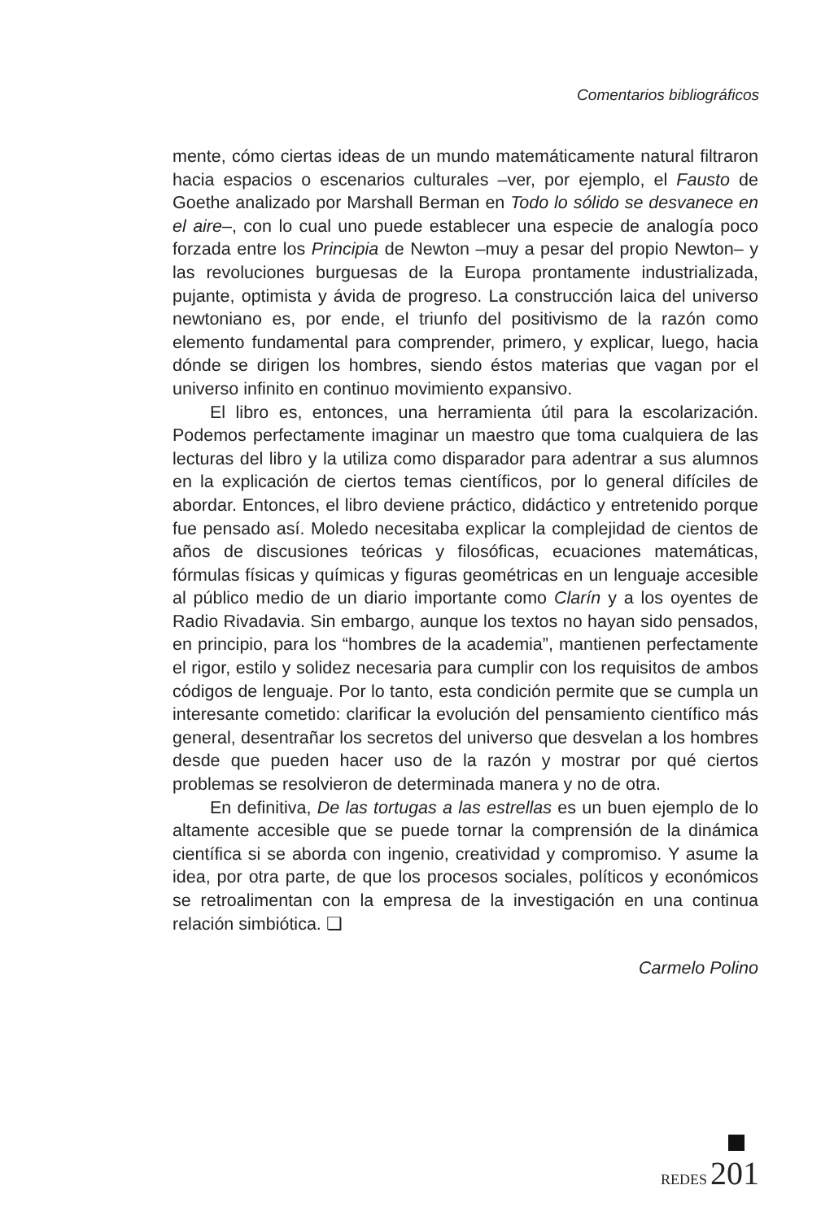Comentarios bibliográficos
mente, cómo ciertas ideas de un mundo matemáticamente natural filtraron hacia espacios o escenarios culturales –ver, por ejemplo, el Fausto de Goethe analizado por Marshall Berman en Todo lo sólido se desvanece en el aire–, con lo cual uno puede establecer una especie de analogía poco forzada entre los Principia de Newton –muy a pesar del propio Newton– y las revoluciones burguesas de la Europa prontamente industrializada, pujante, optimista y ávida de progreso. La construcción laica del universo newtoniano es, por ende, el triunfo del positivismo de la razón como elemento fundamental para comprender, primero, y explicar, luego, hacia dónde se dirigen los hombres, siendo éstos materias que vagan por el universo infinito en continuo movimiento expansivo.
El libro es, entonces, una herramienta útil para la escolarización. Podemos perfectamente imaginar un maestro que toma cualquiera de las lecturas del libro y la utiliza como disparador para adentrar a sus alumnos en la explicación de ciertos temas científicos, por lo general difíciles de abordar. Entonces, el libro deviene práctico, didáctico y entretenido porque fue pensado así. Moledo necesitaba explicar la complejidad de cientos de años de discusiones teóricas y filosóficas, ecuaciones matemáticas, fórmulas físicas y químicas y figuras geométricas en un lenguaje accesible al público medio de un diario importante como Clarín y a los oyentes de Radio Rivadavia. Sin embargo, aunque los textos no hayan sido pensados, en principio, para los “hombres de la academia”, mantienen perfectamente el rigor, estilo y solidez necesaria para cumplir con los requisitos de ambos códigos de lenguaje. Por lo tanto, esta condición permite que se cumpla un interesante cometido: clarificar la evolución del pensamiento científico más general, desentrañar los secretos del universo que desvelan a los hombres desde que pueden hacer uso de la razón y mostrar por qué ciertos problemas se resolvieron de determinada manera y no de otra.
En definitiva, De las tortugas a las estrellas es un buen ejemplo de lo altamente accesible que se puede tornar la comprensión de la dinámica científica si se aborda con ingenio, creatividad y compromiso. Y asume la idea, por otra parte, de que los procesos sociales, políticos y económicos se retroalimentan con la empresa de la investigación en una continua relación simbiótica. ❏
Carmelo Polino
REDES 201